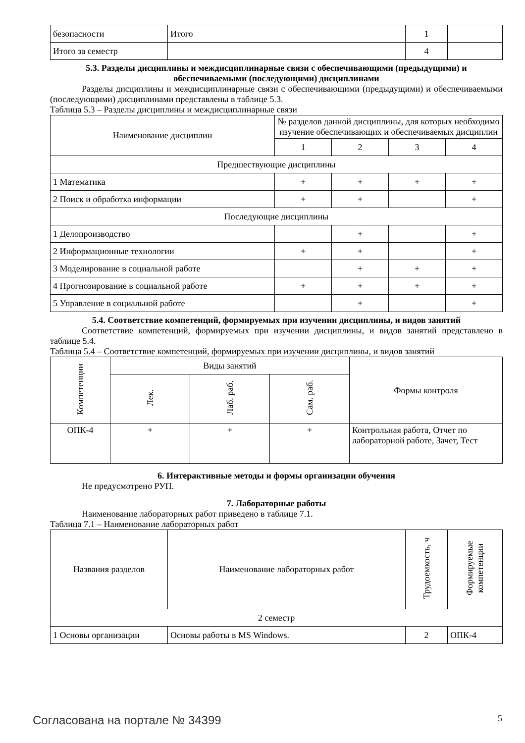| безопасности | Итого | 1 | |
| Итого за семестр | | 4 | |
5.3. Разделы дисциплины и междисциплинарные связи с обеспечивающими (предыдущими) и обеспечиваемыми (последующими) дисциплинами
Разделы дисциплины и междисциплинарные связи с обеспечивающими (предыдущими) и обеспечиваемыми (последующими) дисциплинами представлены в таблице 5.3.
Таблица 5.3 – Разделы дисциплины и междисциплинарные связи
| Наименование дисциплин | № разделов данной дисциплины, для которых необходимо изучение обеспечивающих и обеспечиваемых дисциплин | | | |
| --- | --- | --- | --- | --- |
| | 1 | 2 | 3 | 4 |
| Предшествующие дисциплины | | | | |
| 1 Математика | + | + | + | + |
| 2 Поиск и обработка информации | + | + | | + |
| Последующие дисциплины | | | | |
| 1 Делопроизводство | | + | | + |
| 2 Информационные технологии | + | + | | + |
| 3 Моделирование в социальной работе | | + | + | + |
| 4 Прогнозирование в социальной работе | + | + | + | + |
| 5 Управление в социальной работе | | + | | + |
5.4. Соответствие компетенций, формируемых при изучении дисциплины, и видов занятий
Соответствие компетенций, формируемых при изучении дисциплины, и видов занятий представлено в таблице 5.4.
Таблица 5.4 – Соответствие компетенций, формируемых при изучении дисциплины, и видов занятий
| Компетенции | Виды занятий | | | Формы контроля |
| --- | --- | --- | --- | --- |
| | Лек. | Лаб. раб. | Сам. раб. | |
| ОПК-4 | + | + | + | Контрольная работа, Отчет по лабораторной работе, Зачет, Тест |
6. Интерактивные методы и формы организации обучения
Не предусмотрено РУП.
7. Лабораторные работы
Наименование лабораторных работ приведено в таблице 7.1.
Таблица 7.1 – Наименование лабораторных работ
| Названия разделов | Наименование лабораторных работ | Трудоемкость, ч | Формируемые компетенции |
| --- | --- | --- | --- |
| 2 семестр | | | |
| 1 Основы организации | Основы работы в MS Windows. | 2 | ОПК-4 |
Согласована на портале № 34399 5